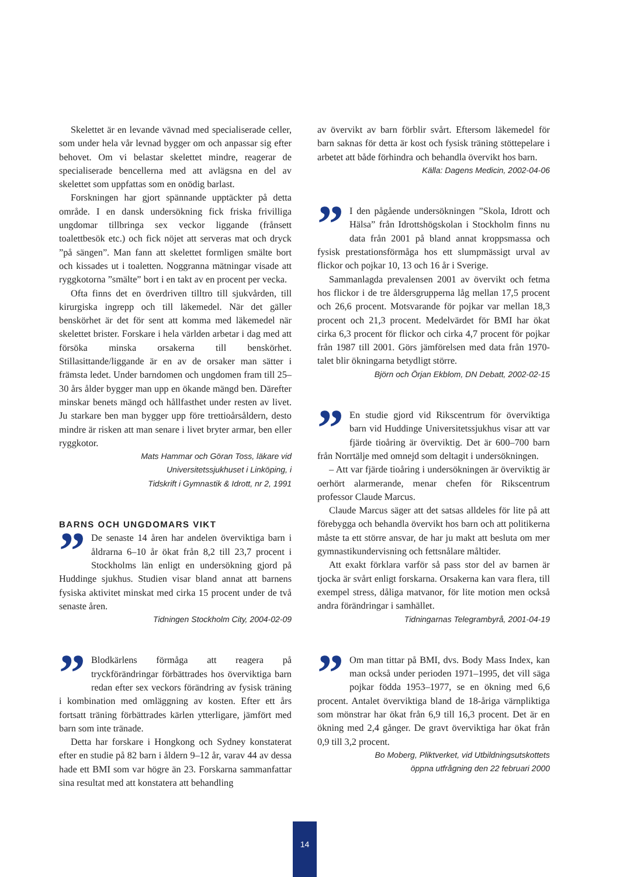Skelettet är en levande vävnad med specialiserade celler, som under hela vår levnad bygger om och anpassar sig efter behovet. Om vi belastar skelettet mindre, reagerar de specialiserade bencellerna med att avlägsna en del av skelettet som uppfattas som en onödig barlast.
Forskningen har gjort spännande upptäckter på detta område. I en dansk undersökning fick friska frivilliga ungdomar tillbringa sex veckor liggande (frånsett toalettbesök etc.) och fick nöjet att serveras mat och dryck ”på sängen”. Man fann att skelettet formligen smälte bort och kissades ut i toaletten. Noggranna mätningar visade att ryggkotorna ”smälte” bort i en takt av en procent per vecka.
Ofta finns det en överdriven tilltro till sjukvården, till kirurgiska ingrepp och till läkemedel. När det gäller benskörhet är det för sent att komma med läkemedel när skelettet brister. Forskare i hela världen arbetar i dag med att försöka minska orsakerna till benskörhet. Stillasittande/liggande är en av de orsaker man sätter i främsta ledet. Under barndomen och ungdomen fram till 25–30 års ålder bygger man upp en ökande mängd ben. Därefter minskar benets mängd och hållfasthet under resten av livet. Ju starkare ben man bygger upp före trettioårsåldern, desto mindre är risken att man senare i livet bryter armar, ben eller ryggkotor.
Mats Hammar och Göran Toss, läkare vid
Universitetssjukhuset i Linköping, i
Tidskrift i Gymnastik & Idrott, nr 2, 1991
BARNS OCH UNGDOMARS VIKT
”
De senaste 14 åren har andelen överviktiga barn i åldrarna 6–10 år ökat från 8,2 till 23,7 procent i Stockholms län enligt en undersökning gjord på Huddinge sjukhus. Studien visar bland annat att barnens fysiska aktivitet minskat med cirka 15 procent under de två senaste åren.
Tidningen Stockholm City, 2004-02-09
”
Blodkärlens förmåga att reagera på tryckförändringar förbättrades hos överviktiga barn redan efter sex veckors förändring av fysisk träning i kombination med omläggning av kosten. Efter ett års fortsatt träning förbättrades kärlen ytterligare, jämfört med barn som inte tränade.
Detta har forskare i Hongkong och Sydney konstaterat efter en studie på 82 barn i åldern 9–12 år, varav 44 av dessa hade ett BMI som var högre än 23. Forskarna sammanfattar sina resultat med att konstatera att behandling
av övervikt av barn förblir svårt. Eftersom läkemedel för barn saknas för detta är kost och fysisk träning stöttepelare i arbetet att både förhindra och behandla övervikt hos barn.
Källa: Dagens Medicin, 2002-04-06
”
I den pågående undersökningen ”Skola, Idrott och Hälsa” från Idrottshögskolan i Stockholm finns nu data från 2001 på bland annat kroppsmassa och fysisk prestationsförmåga hos ett slumpmässigt urval av flickor och pojkar 10, 13 och 16 år i Sverige.
Sammanlagda prevalensen 2001 av övervikt och fetma hos flickor i de tre åldersgrupperna låg mellan 17,5 procent och 26,6 procent. Motsvarande för pojkar var mellan 18,3 procent och 21,3 procent. Medelvärdet för BMI har ökat cirka 6,3 procent för flickor och cirka 4,7 procent för pojkar från 1987 till 2001. Görs jämförelsen med data från 1970-talet blir ökningarna betydligt större.
Björn och Örjan Ekblom, DN Debatt, 2002-02-15
”
En studie gjord vid Rikscentrum för överviktiga barn vid Huddinge Universitetssjukhus visar att var fjärde tioåring är överviktig. Det är 600–700 barn från Norrtälje med omnejd som deltagit i undersökningen.
– Att var fjärde tioåring i undersökningen är överviktig är oerhört alarmerande, menar chefen för Rikscentrum professor Claude Marcus.
Claude Marcus säger att det satsas alldeles för lite på att förebygga och behandla övervikt hos barn och att politikerna måste ta ett större ansvar, de har ju makt att besluta om mer gymnastikundervisning och fettsnålare måltider.
Att exakt förklara varför så pass stor del av barnen är tjocka är svårt enligt forskarna. Orsakerna kan vara flera, till exempel stress, dåliga matvanor, för lite motion men också andra förändringar i samhället.
Tidningarnas Telegrambyrå, 2001-04-19
”
Om man tittar på BMI, dvs. Body Mass Index, kan man också under perioden 1971–1995, det vill säga pojkar födda 1953–1977, se en ökning med 6,6 procent. Antalet överviktiga bland de 18-åriga värnpliktiga som mönstrar har ökat från 6,9 till 16,3 procent. Det är en ökning med 2,4 gånger. De gravt överviktiga har ökat från 0,9 till 3,2 procent.
Bo Moberg, Pliktverket, vid Utbildningsutskottets
öppna utfrågning den 22 februari 2000
14